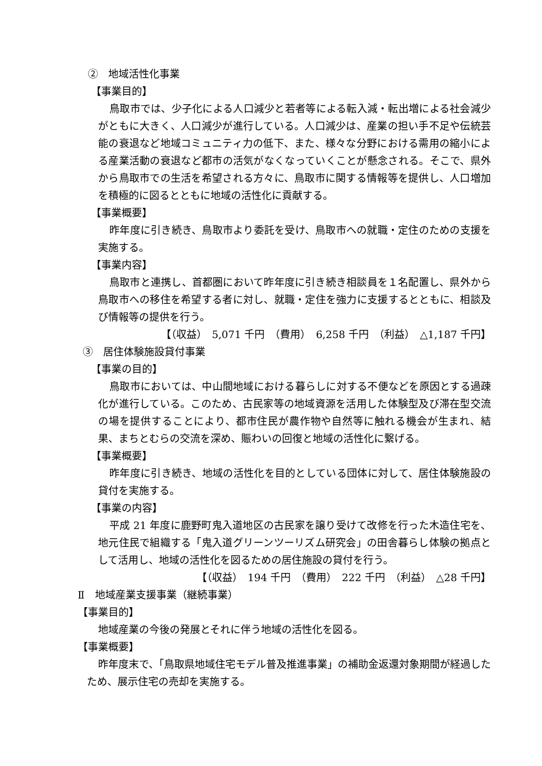②　地域活性化事業
【事業目的】
鳥取市では、少子化による人口減少と若者等による転入減・転出増による社会減少がともに大きく、人口減少が進行している。人口減少は、産業の担い手不足や伝統芸能の衰退など地域コミュニティ力の低下、また、様々な分野における需用の縮小による産業活動の衰退など都市の活気がなくなっていくことが懸念される。そこで、県外から鳥取市での生活を希望される方々に、鳥取市に関する情報等を提供し、人口増加を積極的に図るとともに地域の活性化に貢献する。
【事業概要】
昨年度に引き続き、鳥取市より委託を受け、鳥取市への就職・定住のための支援を実施する。
【事業内容】
鳥取市と連携し、首都圏において昨年度に引き続き相談員を１名配置し、県外から鳥取市への移住を希望する者に対し、就職・定住を強力に支援するとともに、相談及び情報等の提供を行う。
【（収益）　5,071 千円　（費用）　6,258 千円　（利益）　△1,187 千円】
③　居住体験施設貸付事業
【事業の目的】
鳥取市においては、中山間地域における暮らしに対する不便などを原因とする過疎化が進行している。このため、古民家等の地域資源を活用した体験型及び滞在型交流の場を提供することにより、都市住民が農作物や自然等に触れる機会が生まれ、結果、まちとむらの交流を深め、賑わいの回復と地域の活性化に繋げる。
【事業概要】
昨年度に引き続き、地域の活性化を目的としている団体に対して、居住体験施設の貸付を実施する。
【事業の内容】
平成 21 年度に鹿野町鬼入道地区の古民家を譲り受けて改修を行った木造住宅を、地元住民で組織する「鬼入道グリーンツーリズム研究会」の田舎暮らし体験の拠点として活用し、地域の活性化を図るための居住施設の貸付を行う。
【（収益）　194 千円　（費用）　222 千円　（利益）　△28 千円】
Ⅱ　地域産業支援事業（継続事業）
【事業目的】
地域産業の今後の発展とそれに伴う地域の活性化を図る。
【事業概要】
昨年度末で、「鳥取県地域住宅モデル普及推進事業」の補助金返還対象期間が経過したため、展示住宅の売却を実施する。